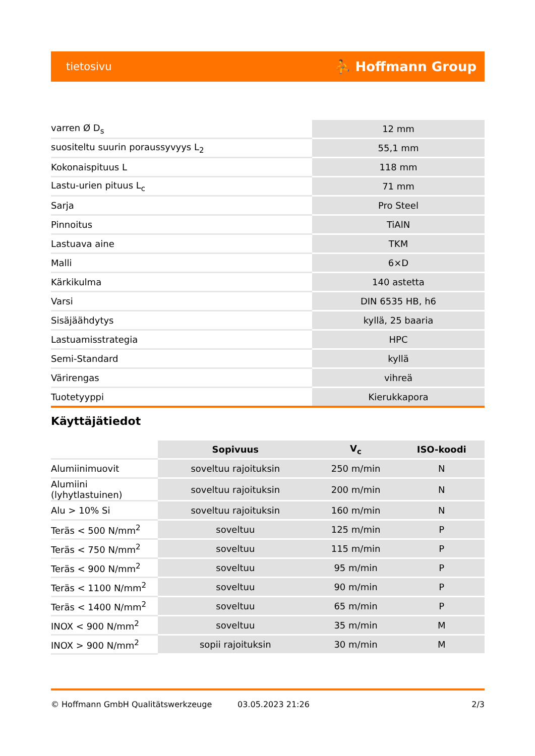tietosivu ⛹ Hoffmann Group
| varren Ø D<sub>s</sub> | 12 mm |
| suositeltu suurin poraussyvyys L<sub>2</sub> | 55,1 mm |
| Kokonaispituus L | 118 mm |
| Lastu-urien pituus L<sub>c</sub> | 71 mm |
| Sarja | Pro Steel |
| Pinnoitus | TiAlN |
| Lastuava aine | TKM |
| Malli | 6×D |
| Kärkikulma | 140 astetta |
| Varsi | DIN 6535 HB, h6 |
| Sisäjäähdytys | kyllä, 25 baaria |
| Lastuamisstrategia | HPC |
| Semi-Standard | kyllä |
| Värirengas | vihreä |
| Tuotetyyppi | Kierukkapora |
Käyttäjätiedot
| | Sopivuus | V<sub>c</sub> | ISO-koodi |
| --- | --- | --- | --- |
| Alumiinimuovit | soveltuu rajoituksin | 250 m/min | N |
| Alumiini (lyhytlastuinen) | soveltuu rajoituksin | 200 m/min | N |
| Alu > 10% Si | soveltuu rajoituksin | 160 m/min | N |
| Teräs < 500 N/mm<sup>2</sup> | soveltuu | 125 m/min | P |
| Teräs < 750 N/mm<sup>2</sup> | soveltuu | 115 m/min | P |
| Teräs < 900 N/mm<sup>2</sup> | soveltuu | 95 m/min | P |
| Teräs < 1100 N/mm<sup>2</sup> | soveltuu | 90 m/min | P |
| Teräs < 1400 N/mm<sup>2</sup> | soveltuu | 65 m/min | P |
| INOX < 900 N/mm<sup>2</sup> | soveltuu | 35 m/min | M |
| INOX > 900 N/mm<sup>2</sup> | sopii rajoituksin | 30 m/min | M |
© Hoffmann GmbH Qualitätswerkzeuge 03.05.2023 21:26 2/3